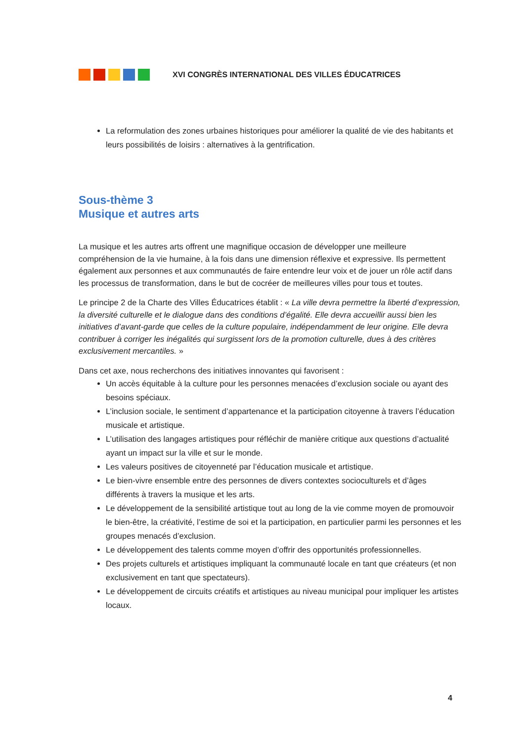XVI CONGRÈS INTERNATIONAL DES VILLES ÉDUCATRICES
La reformulation des zones urbaines historiques pour améliorer la qualité de vie des habitants et leurs possibilités de loisirs : alternatives à la gentrification.
Sous-thème 3
Musique et autres arts
La musique et les autres arts offrent une magnifique occasion de développer une meilleure compréhension de la vie humaine, à la fois dans une dimension réflexive et expressive. Ils permettent également aux personnes et aux communautés de faire entendre leur voix et de jouer un rôle actif dans les processus de transformation, dans le but de cocréer de meilleures villes pour tous et toutes.
Le principe 2 de la Charte des Villes Éducatrices établit : « La ville devra permettre la liberté d’expression, la diversité culturelle et le dialogue dans des conditions d’égalité. Elle devra accueillir aussi bien les initiatives d’avant-garde que celles de la culture populaire, indépendamment de leur origine. Elle devra contribuer à corriger les inégalités qui surgissent lors de la promotion culturelle, dues à des critères exclusivement mercantiles. »
Dans cet axe, nous recherchons des initiatives innovantes qui favorisent :
Un accès équitable à la culture pour les personnes menacées d’exclusion sociale ou ayant des besoins spéciaux.
L’inclusion sociale, le sentiment d’appartenance et la participation citoyenne à travers l’éducation musicale et artistique.
L’utilisation des langages artistiques pour réfléchir de manière critique aux questions d’actualité ayant un impact sur la ville et sur le monde.
Les valeurs positives de citoyenneté par l’éducation musicale et artistique.
Le bien-vivre ensemble entre des personnes de divers contextes socioculturels et d’âges différents à travers la musique et les arts.
Le développement de la sensibilité artistique tout au long de la vie comme moyen de promouvoir le bien-être, la créativité, l’estime de soi et la participation, en particulier parmi les personnes et les groupes menacés d’exclusion.
Le développement des talents comme moyen d’offrir des opportunités professionnelles.
Des projets culturels et artistiques impliquant la communauté locale en tant que créateurs (et non exclusivement en tant que spectateurs).
Le développement de circuits créatifs et artistiques au niveau municipal pour impliquer les artistes locaux.
4